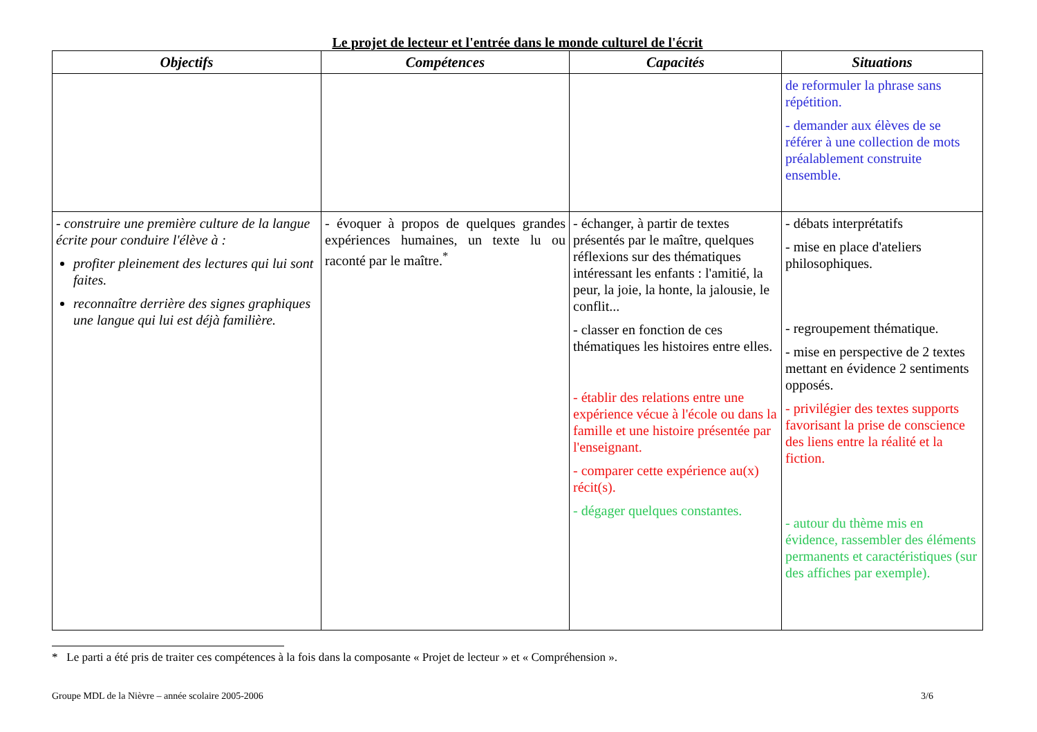Le projet de lecteur et l'entrée dans le monde culturel de l'écrit
| Objectifs | Compétences | Capacités | Situations |
| --- | --- | --- | --- |
| | | | de reformuler la phrase sans répétition. - demander aux élèves de se référer à une collection de mots préalablement construite ensemble. |
| - construire une première culture de la langue écrite pour conduire l'élève à : profiter pleinement des lectures qui lui sont faites. reconnaître derrière des signes graphiques une langue qui lui est déjà familière. | - évoquer à propos de quelques grandes expériences humaines, un texte lu ou raconté par le maître.<sup>*</sup> | - échanger, à partir de textes présentés par le maître, quelques réflexions sur des thématiques intéressant les enfants : l'amitié, la peur, la joie, la honte, la jalousie, le conflit... - classer en fonction de ces thématiques les histoires entre elles. - établir des relations entre une expérience vécue à l'école ou dans la famille et une histoire présentée par l'enseignant. - comparer cette expérience au(x) récit(s). - dégager quelques constantes. | - débats interprétatifs - mise en place d'ateliers philosophiques. - regroupement thématique. - mise en perspective de 2 textes mettant en évidence 2 sentiments opposés. - privilégier des textes supports favorisant la prise de conscience des liens entre la réalité et la fiction. - autour du thème mis en évidence, rassembler des éléments permanents et caractéristiques (sur des affiches par exemple). |
* Le parti a été pris de traiter ces compétences à la fois dans la composante « Projet de lecteur » et « Compréhension ».
Groupe MDL de la Nièvre – année scolaire 2005-2006 3/6